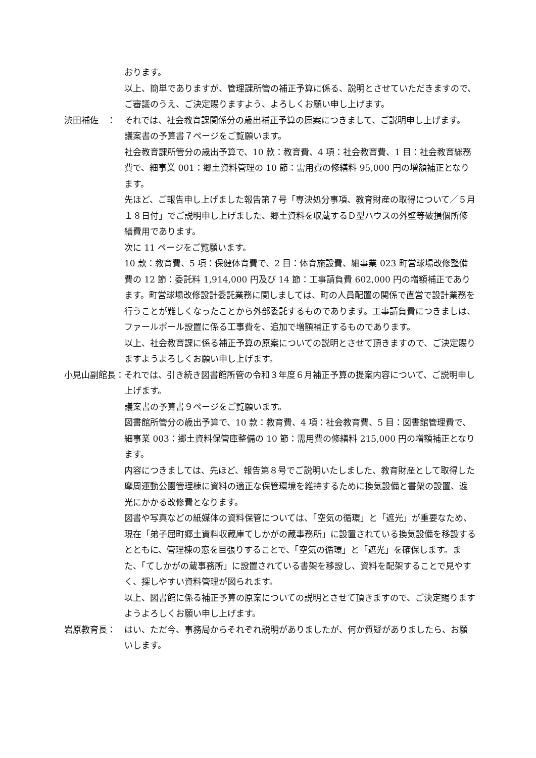おります。
以上、簡単でありますが、管理課所管の補正予算に係る、説明とさせていただきますので、ご審議のうえ、ご決定賜りますよう、よろしくお願い申し上げます。
渋田補佐　： それでは、社会教育課関係分の歳出補正予算の原案につきまして、ご説明申し上げます。
議案書の予算書７ページをご覧願います。
社会教育課所管分の歳出予算で、10 款：教育費、4 項：社会教育費、1 目：社会教育総務費で、細事業 001：郷土資料管理の 10 節：需用費の修繕料 95,000 円の増額補正となります。
先ほど、ご報告申し上げました報告第７号「専決処分事項、教育財産の取得について／５月１８日付」でご説明申し上げました、郷土資料を収蔵するＤ型ハウスの外壁等破損個所修繕費用であります。
次に 11 ページをご覧願います。
10 款：教育費、5 項：保健体育費で、2 目：体育施設費、細事業 023 町営球場改修整備費の 12 節：委託料 1,914,000 円及び 14 節：工事請負費 602,000 円の増額補正であります。町営球場改修設計委託業務に関しましては、町の人員配置の関係で直営で設計業務を行うことが難しくなったことから外部委託するものであります。工事請負費につきましは、ファールポール設置に係る工事費を、追加で増額補正するものであります。
以上、社会教育課に係る補正予算の原案についての説明とさせて頂きますので、ご決定賜りますようよろしくお願い申し上げます。
小見山副館長： それでは、引き続き図書館所管の令和３年度６月補正予算の提案内容について、ご説明申し上げます。
議案書の予算書９ページをご覧願います。
図書館所管分の歳出予算で、10 款：教育費、4 項：社会教育費、5 目：図書館管理費で、細事業 003：郷土資料保管庫整備の 10 節：需用費の修繕料 215,000 円の増額補正となります。
内容につきましては、先ほど、報告第８号でご説明いたしました、教育財産として取得した摩周運動公園管理棟に資料の適正な保管環境を維持するために換気設備と書架の設置、遮光にかかる改修費となります。
図書や写真などの紙媒体の資料保管については、「空気の循環」と「遮光」が重要なため、現在「弟子屈町郷土資料収蔵庫てしかがの蔵事務所」に設置されている換気設備を移設するとともに、管理棟の窓を目張りすることで、「空気の循環」と「遮光」を確保します。また、「てしかがの蔵事務所」に設置されている書架を移設し、資料を配架することで見やすく、探しやすい資料管理が図られます。
以上、図書館に係る補正予算の原案についての説明とさせて頂きますので、ご決定賜りますようよろしくお願い申し上げます。
岩原教育長： はい、ただ今、事務局からそれぞれ説明がありましたが、何か質疑がありましたら、お願いします。